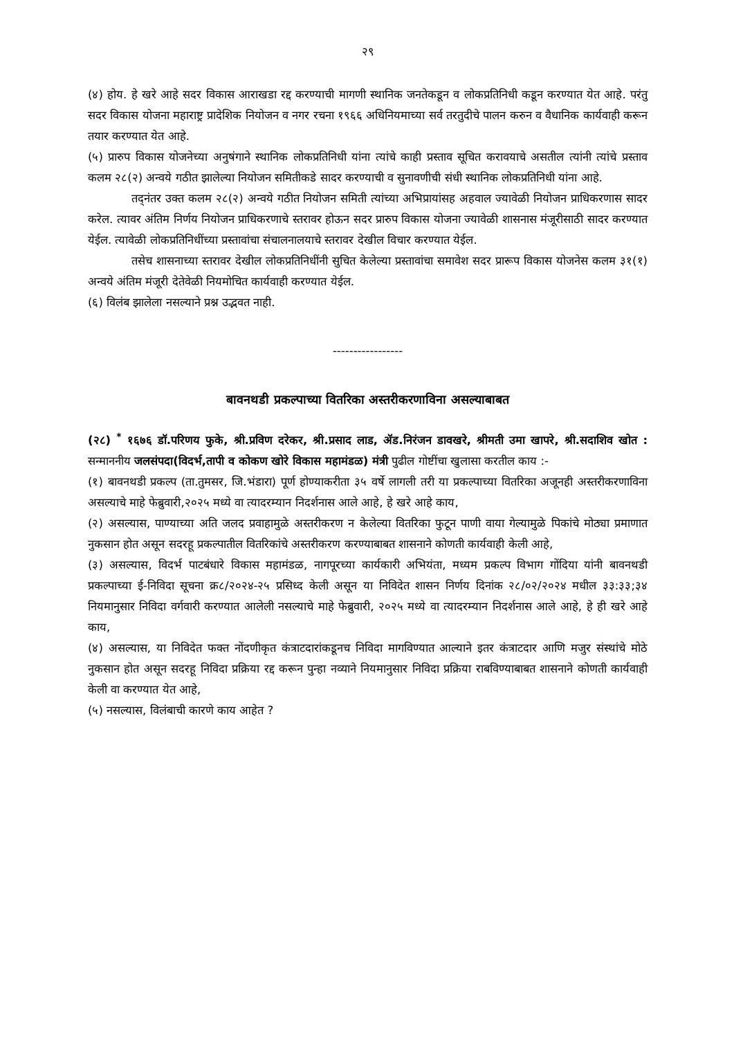२९
(४) होय. हे खरे आहे सदर विकास आराखडा रद्द करण्याची मागणी स्थानिक जनतेकडून व लोकप्रतिनिधी कडून करण्यात येत आहे. परंतु सदर विकास योजना महाराष्ट्र प्रादेशिक नियोजन व नगर रचना १९६६ अधिनियमाच्या सर्व तरतुदीचे पालन करुन व वैधानिक कार्यवाही करून तयार करण्यात येत आहे.
(५) प्रारुप विकास योजनेच्या अनुषंगाने स्थानिक लोकप्रतिनिधी यांना त्यांचे काही प्रस्ताव सूचित करावयाचे असतील त्यांनी त्यांचे प्रस्ताव कलम २८(२) अन्वये गठीत झालेल्या नियोजन समितीकडे सादर करण्याची व सुनावणीची संधी स्थानिक लोकप्रतिनिधी यांना आहे.
तद्नंतर उक्त कलम २८(२) अन्वये गठीत नियोजन समिती त्यांच्या अभिप्रायांसह अहवाल ज्यावेळी नियोजन प्राधिकरणास सादर करेल. त्यावर अंतिम निर्णय नियोजन प्राधिकरणाचे स्तरावर होऊन सदर प्रारुप विकास योजना ज्यावेळी शासनास मंजूरीसाठी सादर करण्यात येईल. त्यावेळी लोकप्रतिनिधींच्या प्रस्तावांचा संचालनालयाचे स्तरावर देखील विचार करण्यात येईल.
तसेच शासनाच्या स्तरावर देखील लोकप्रतिनिधींनी सुचित केलेल्या प्रस्तावांचा समावेश सदर प्रारूप विकास योजनेस कलम ३१(१) अन्वये अंतिम मंजूरी देतेवेळी नियमोचित कार्यवाही करण्यात येईल.
(६) विलंब झालेला नसल्याने प्रश्न उद्भवत नाही.
-----------------
बावनथडी प्रकल्पाच्या वितरिका अस्तरीकरणाविना असल्याबाबत
(२८) <sup>*</sup> १६७६ डॉ.परिणय फुके, श्री.प्रविण दरेकर, श्री.प्रसाद लाड, ॲड.निरंजन डावखरे, श्रीमती उमा खापरे, श्री.सदाशिव खोत : सन्माननीय जलसंपदा(विदर्भ,तापी व कोकण खोरे विकास महामंडळ) मंत्री पुढील गोष्टींचा खुलासा करतील काय :-
(१) बावनथडी प्रकल्प (ता.तुमसर, जि.भंडारा) पूर्ण होण्याकरीता ३५ वर्षे लागली तरी या प्रकल्पाच्या वितरिका अजूनही अस्तरीकरणाविना असल्याचे माहे फेब्रुवारी,२०२५ मध्ये वा त्यादरम्यान निदर्शनास आले आहे, हे खरे आहे काय,
(२) असल्यास, पाण्याच्या अति जलद प्रवाहामुळे अस्तरीकरण न केलेल्या वितरिका फुटून पाणी वाया गेल्यामुळे पिकांचे मोठ्या प्रमाणात नुकसान होत असून सदरहू प्रकल्पातील वितरिकांचे अस्तरीकरण करण्याबाबत शासनाने कोणती कार्यवाही केली आहे,
(३) असल्यास, विदर्भ पाटबंधारे विकास महामंडळ, नागपूरच्या कार्यकारी अभियंता, मध्यम प्रकल्प विभाग गोंदिया यांनी बावनथडी प्रकल्पाच्या ई-निविदा सूचना क्र८/२०२४-२५ प्रसिध्द केली असून या निविदेत शासन निर्णय दिनांक २८/०२/२०२४ मधील ३३:३३;३४ नियमानुसार निविदा वर्गवारी करण्यात आलेली नसल्याचे माहे फेब्रुवारी, २०२५ मध्ये वा त्यादरम्यान निदर्शनास आले आहे, हे ही खरे आहे काय,
(४) असल्यास, या निविदेत फक्त नोंदणीकृत कंत्राटदारांकडूनच निविदा मागविण्यात आल्याने इतर कंत्राटदार आणि मजुर संस्थांचे मोठे नुकसान होत असून सदरहू निविदा प्रक्रिया रद्द करून पुन्हा नव्याने नियमानुसार निविदा प्रक्रिया राबविण्याबाबत शासनाने कोणती कार्यवाही केली वा करण्यात येत आहे,
(५) नसल्यास, विलंबाची कारणे काय आहेत ?